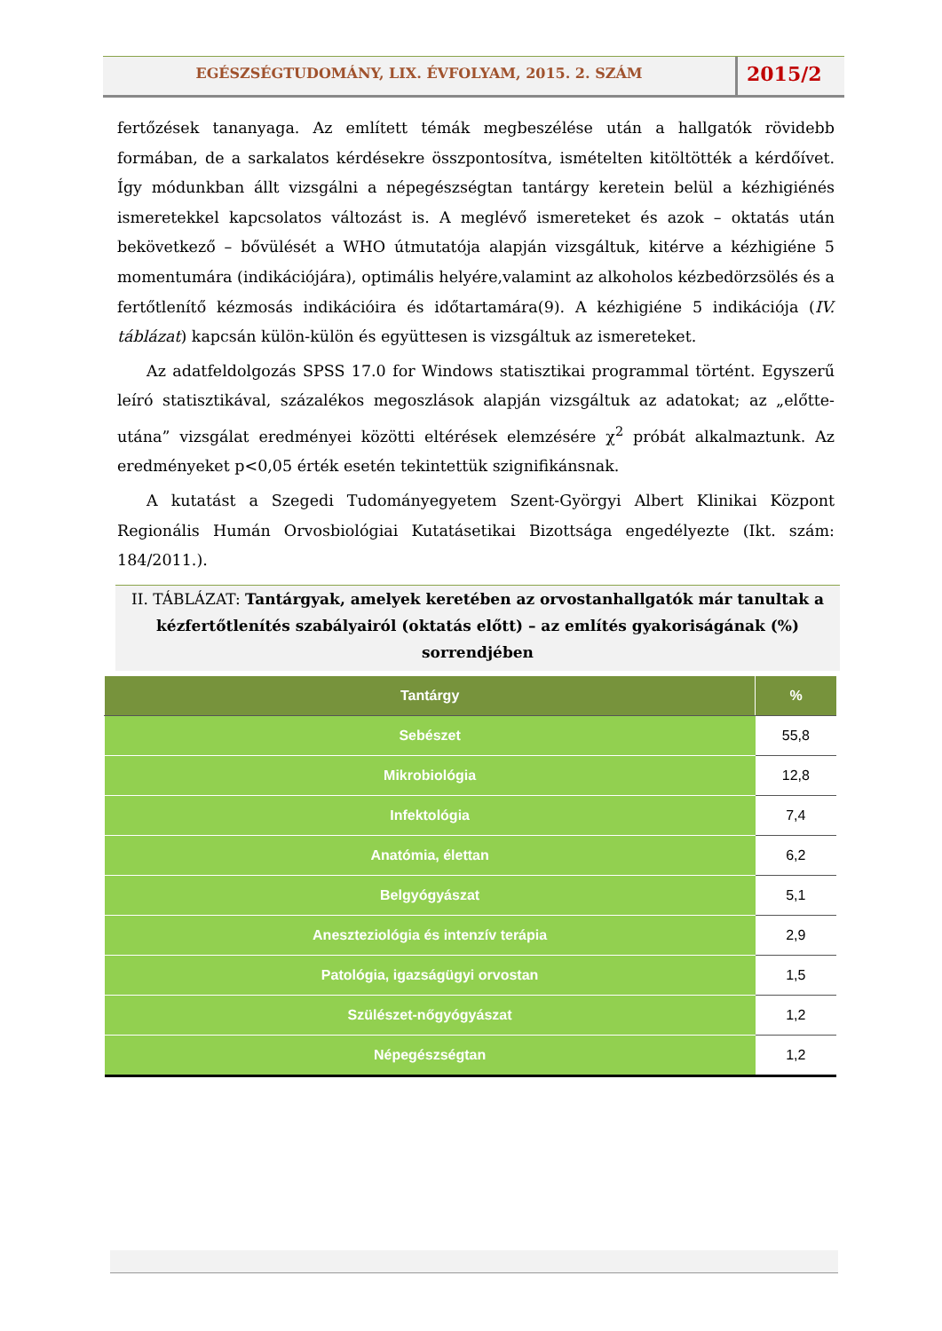EGÉSZSÉGTUDOMÁNY, LIX. ÉVFOLYAM, 2015. 2. SZÁM
2015/2
fertőzések tananyaga. Az említett témák megbeszélése után a hallgatók rövidebb formában, de a sarkalatos kérdésekre összpontosítva, ismételten kitöltötték a kérdőívet. Így módunkban állt vizsgálni a népegészségtan tantárgy keretein belül a kézhigiénés ismeretekkel kapcsolatos változást is. A meglévő ismereteket és azok – oktatás után bekövetkező – bővülését a WHO útmutatója alapján vizsgáltuk, kitérve a kézhigiéne 5 momentumára (indikációjára), optimális helyére,valamint az alkoholos kézbedörzsölés és a fertőtlenítő kézmosás indikációira és időtartamára(9). A kézhigiéne 5 indikációja (IV. táblázat) kapcsán külön-külön és együttesen is vizsgáltuk az ismereteket.
Az adatfeldolgozás SPSS 17.0 for Windows statisztikai programmal történt. Egyszerű leíró statisztikával, százalékos megoszlások alapján vizsgáltuk az adatokat; az „előtte-utána” vizsgálat eredményei közötti eltérések elemzésére χ<sup>2</sup> próbát alkalmaztunk. Az eredményeket p<0,05 érték esetén tekintettük szignifikánsnak.
A kutatást a Szegedi Tudományegyetem Szent-Györgyi Albert Klinikai Központ Regionális Humán Orvosbiológiai Kutatásetikai Bizottsága engedélyezte (Ikt. szám: 184/2011.).
II. TÁBLÁZAT: Tantárgyak, amelyek keretében az orvostanhallgatók már tanultak a kézfertőtlenítés szabályairól (oktatás előtt) – az említés gyakoriságának (%) sorrendjében
| Tantárgy | % |
| --- | --- |
| Sebészet | 55,8 |
| Mikrobiológia | 12,8 |
| Infektológia | 7,4 |
| Anatómia, élettan | 6,2 |
| Belgyógyászat | 5,1 |
| Aneszteziológia és intenzív terápia | 2,9 |
| Patológia, igazságügyi orvostan | 1,5 |
| Szülészet-nőgyógyászat | 1,2 |
| Népegészségtan | 1,2 |